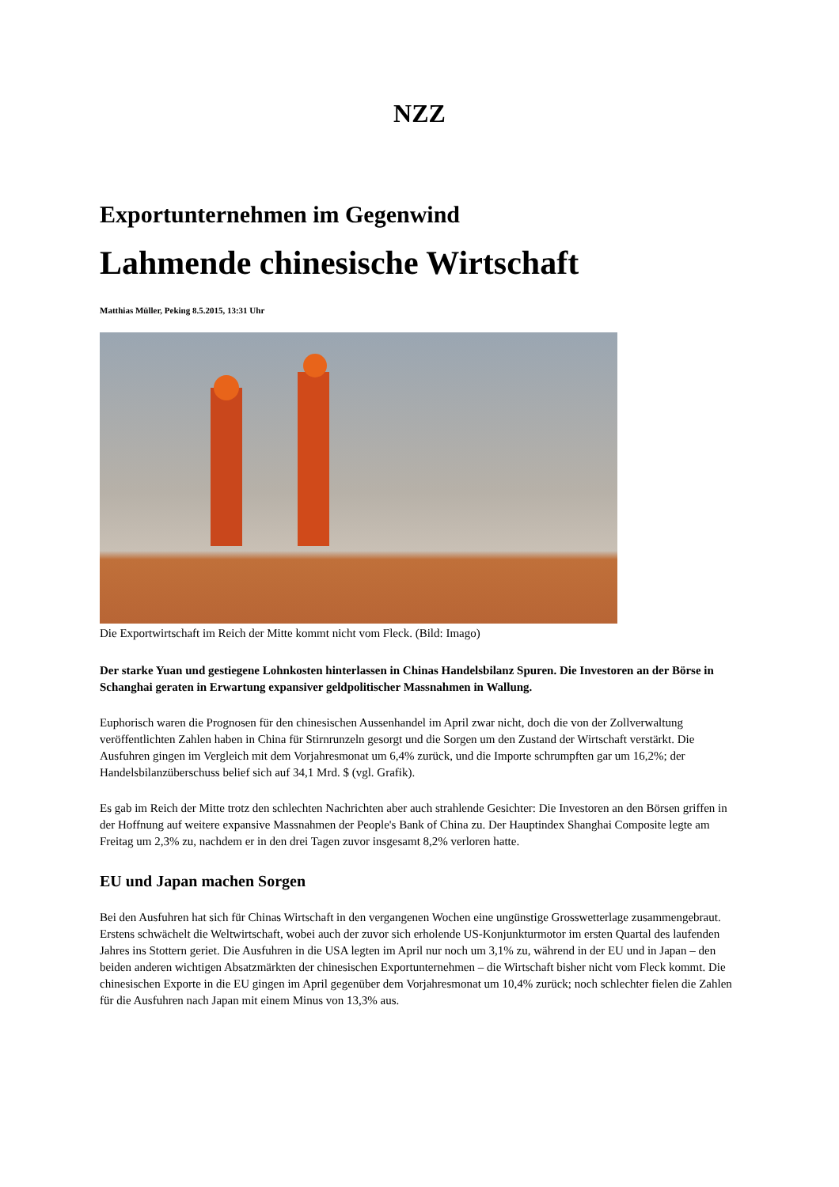NZZ
Exportunternehmen im Gegenwind
Lahmende chinesische Wirtschaft
Matthias Müller, Peking 8.5.2015, 13:31 Uhr
Die Exportwirtschaft im Reich der Mitte kommt nicht vom Fleck. (Bild: Imago)
Der starke Yuan und gestiegene Lohnkosten hinterlassen in Chinas Handelsbilanz Spuren. Die Investoren an der Börse in Schanghai geraten in Erwartung expansiver geldpolitischer Massnahmen in Wallung.
Euphorisch waren die Prognosen für den chinesischen Aussenhandel im April zwar nicht, doch die von der Zollverwaltung veröffentlichten Zahlen haben in China für Stirnrunzeln gesorgt und die Sorgen um den Zustand der Wirtschaft verstärkt. Die Ausfuhren gingen im Vergleich mit dem Vorjahresmonat um 6,4% zurück, und die Importe schrumpften gar um 16,2%; der Handelsbilanzüberschuss belief sich auf 34,1 Mrd. $ (vgl. Grafik).
Es gab im Reich der Mitte trotz den schlechten Nachrichten aber auch strahlende Gesichter: Die Investoren an den Börsen griffen in der Hoffnung auf weitere expansive Massnahmen der People's Bank of China zu. Der Hauptindex Shanghai Composite legte am Freitag um 2,3% zu, nachdem er in den drei Tagen zuvor insgesamt 8,2% verloren hatte.
EU und Japan machen Sorgen
Bei den Ausfuhren hat sich für Chinas Wirtschaft in den vergangenen Wochen eine ungünstige Grosswetterlage zusammengebraut. Erstens schwächelt die Weltwirtschaft, wobei auch der zuvor sich erholende US-Konjunkturmotor im ersten Quartal des laufenden Jahres ins Stottern geriet. Die Ausfuhren in die USA legten im April nur noch um 3,1% zu, während in der EU und in Japan – den beiden anderen wichtigen Absatzmärkten der chinesischen Exportunternehmen – die Wirtschaft bisher nicht vom Fleck kommt. Die chinesischen Exporte in die EU gingen im April gegenüber dem Vorjahresmonat um 10,4% zurück; noch schlechter fielen die Zahlen für die Ausfuhren nach Japan mit einem Minus von 13,3% aus.